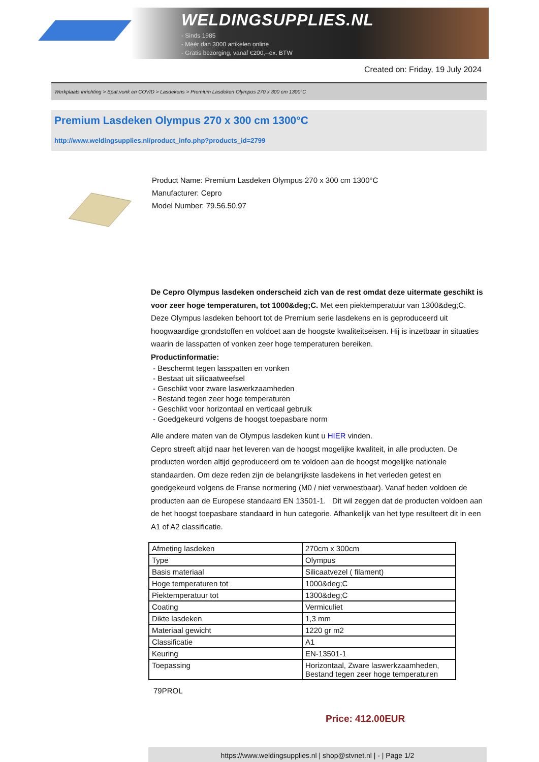WELDINGSUPPLIES.NL
- Sinds 1985
- Méér dan 3000 artikelen online
- Gratis bezorging, vanaf €200,--ex. BTW
Created on: Friday, 19 July 2024
Werkplaats inrichting > Spat,vonk en COVID > Lasdekens > Premium Lasdeken Olympus 270 x 300 cm 1300°C
Premium Lasdeken Olympus 270 x 300 cm 1300°C
http://www.weldingsupplies.nl/product_info.php?products_id=2799
Product Name: Premium Lasdeken Olympus 270 x 300 cm 1300°C
Manufacturer: Cepro
Model Number: 79.56.50.97
De Cepro Olympus lasdeken onderscheid zich van de rest omdat deze uitermate geschikt is voor zeer hoge temperaturen, tot 1000&deg;C. Met een piektemperatuur van 1300&deg;C. Deze Olympus lasdeken behoort tot de Premium serie lasdekens en is geproduceerd uit hoogwaardige grondstoffen en voldoet aan de hoogste kwaliteitseisen. Hij is inzetbaar in situaties waarin de lasspatten of vonken zeer hoge temperaturen bereiken.
Productinformatie:
- Beschermt tegen lasspatten en vonken
- Bestaat uit silicaatweefsel
- Geschikt voor zware laswerkzaamheden
- Bestand tegen zeer hoge temperaturen
- Geschikt voor horizontaal en verticaal gebruik
- Goedgekeurd volgens de hoogst toepasbare norm
Alle andere maten van de Olympus lasdeken kunt u HIER vinden.
Cepro streeft altijd naar het leveren van de hoogst mogelijke kwaliteit, in alle producten. De producten worden altijd geproduceerd om te voldoen aan de hoogst mogelijke nationale standaarden. Om deze reden zijn de belangrijkste lasdekens in het verleden getest en goedgekeurd volgens de Franse normering (M0 / niet verwoestbaar). Vanaf heden voldoen de producten aan de Europese standaard EN 13501-1. Dit wil zeggen dat de producten voldoen aan de het hoogst toepasbare standaard in hun categorie. Afhankelijk van het type resulteert dit in een A1 of A2 classificatie.
| Afmeting lasdeken | 270cm x 300cm |
| Type | Olympus |
| Basis materiaal | Silicaatvezel ( filament) |
| Hoge temperaturen tot | 1000&deg;C |
| Piektemperatuur tot | 1300&deg;C |
| Coating | Vermiculiet |
| Dikte lasdeken | 1,3 mm |
| Materiaal gewicht | 1220 gr m2 |
| Classificatie | A1 |
| Keuring | EN-13501-1 |
| Toepassing | Horizontaal, Zware laswerkzaamheden, Bestand tegen zeer hoge temperaturen |
79PROL
Price: 412.00EUR
https://www.weldingsupplies.nl | shop@stvnet.nl | - | Page 1/2